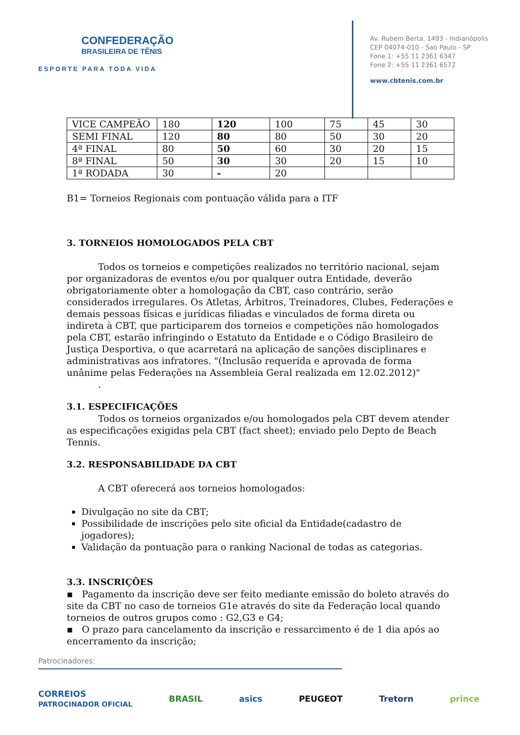CONFEDERAÇÃO
BRASILEIRA DE TÊNIS
ESPORTE PARA TODA VIDA
Av. Rubem Berta, 1493 - Indianópolis
CEP 04074-010 - Sao Paulo - SP
Fone 1: +55 11 2361 6347
Fone 2: +55 11 2361 6572
www.cbtenis.com.br
| VICE CAMPEÃO | 180 | 120 | 100 | 75 | 45 | 30 |
| SEMI FINAL | 120 | 80 | 80 | 50 | 30 | 20 |
| 4ª FINAL | 80 | 50 | 60 | 30 | 20 | 15 |
| 8ª FINAL | 50 | 30 | 30 | 20 | 15 | 10 |
| 1ª RODADA | 30 | - | 20 | | | |
B1= Torneios Regionais com pontuação válida para a ITF
3. TORNEIOS HOMOLOGADOS PELA CBT
Todos os torneios e competições realizados no território nacional, sejam por organizadoras de eventos e/ou por qualquer outra Entidade, deverão obrigatoriamente obter a homologação da CBT, caso contrário, serão considerados irregulares. Os Atletas, Árbitros, Treinadores, Clubes, Federações e demais pessoas físicas e jurídicas filiadas e vinculados de forma direta ou indireta à CBT, que participarem dos torneios e competições não homologados pela CBT, estarão infringindo o Estatuto da Entidade e o Código Brasileiro de Justiça Desportiva, o que acarretará na aplicação de sanções disciplinares e administrativas aos infratores. "(Inclusão requerida e aprovada de forma unânime pelas Federações na Assembleia Geral realizada em 12.02.2012)"
.
3.1. ESPECIFICAÇÕES
Todos os torneios organizados e/ou homologados pela CBT devem atender as especificações exigidas pela CBT (fact sheet); enviado pelo Depto de Beach Tennis.
3.2. RESPONSABILIDADE DA CBT
A CBT oferecerá aos torneios homologados:
Divulgação no site da CBT;
Possibilidade de inscrições pelo site oficial da Entidade(cadastro de jogadores);
Validação da pontuação para o ranking Nacional de todas as categorias.
3.3. INSCRIÇÕES
▪ Pagamento da inscrição deve ser feito mediante emissão do boleto através do site da CBT no caso de torneios G1e através do site da Federação local quando torneios de outros grupos como : G2,G3 e G4;
▪ O prazo para cancelamento da inscrição e ressarcimento é de 1 dia após ao encerramento da inscrição;
Patrocinadores:
CORREIOS
PATROCINADOR OFICIAL BRASIL asics PEUGEOT Tretorn prince